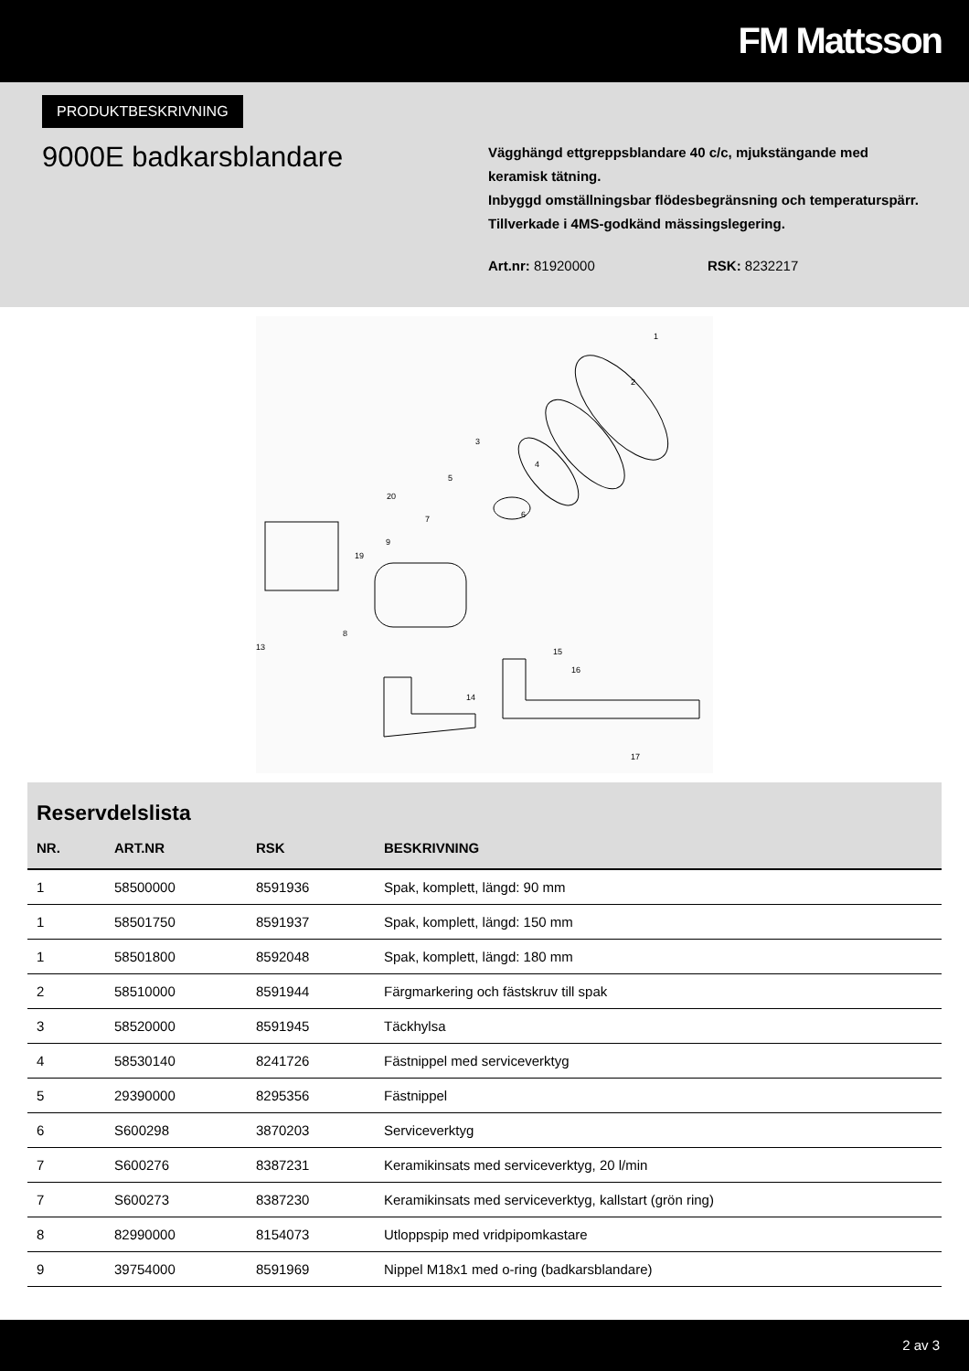FM Mattsson
PRODUKTBESKRIVNING
9000E badkarsblandare
Vägghängd ettgreppsblandare 40 c/c, mjukstängande med keramisk tätning.
Inbyggd omställningsbar flödesbegränsning och temperaturspärr. Tillverkade i 4MS-godkänd mässingslegering.
Art.nr: 81920000 RSK: 8232217
1
2
3
4
5
6
7
9
20
19
8
13
15
16
14
17
Reservdelslista
| NR. | ART.NR | RSK | BESKRIVNING |
| --- | --- | --- | --- |
| 1 | 58500000 | 8591936 | Spak, komplett, längd: 90 mm |
| 1 | 58501750 | 8591937 | Spak, komplett, längd: 150 mm |
| 1 | 58501800 | 8592048 | Spak, komplett, längd: 180 mm |
| 2 | 58510000 | 8591944 | Färgmarkering och fästskruv till spak |
| 3 | 58520000 | 8591945 | Täckhylsa |
| 4 | 58530140 | 8241726 | Fästnippel med serviceverktyg |
| 5 | 29390000 | 8295356 | Fästnippel |
| 6 | S600298 | 3870203 | Serviceverktyg |
| 7 | S600276 | 8387231 | Keramikinsats med serviceverktyg, 20 l/min |
| 7 | S600273 | 8387230 | Keramikinsats med serviceverktyg, kallstart (grön ring) |
| 8 | 82990000 | 8154073 | Utloppspip med vridpipomkastare |
| 9 | 39754000 | 8591969 | Nippel M18x1 med o-ring (badkarsblandare) |
2 av 3